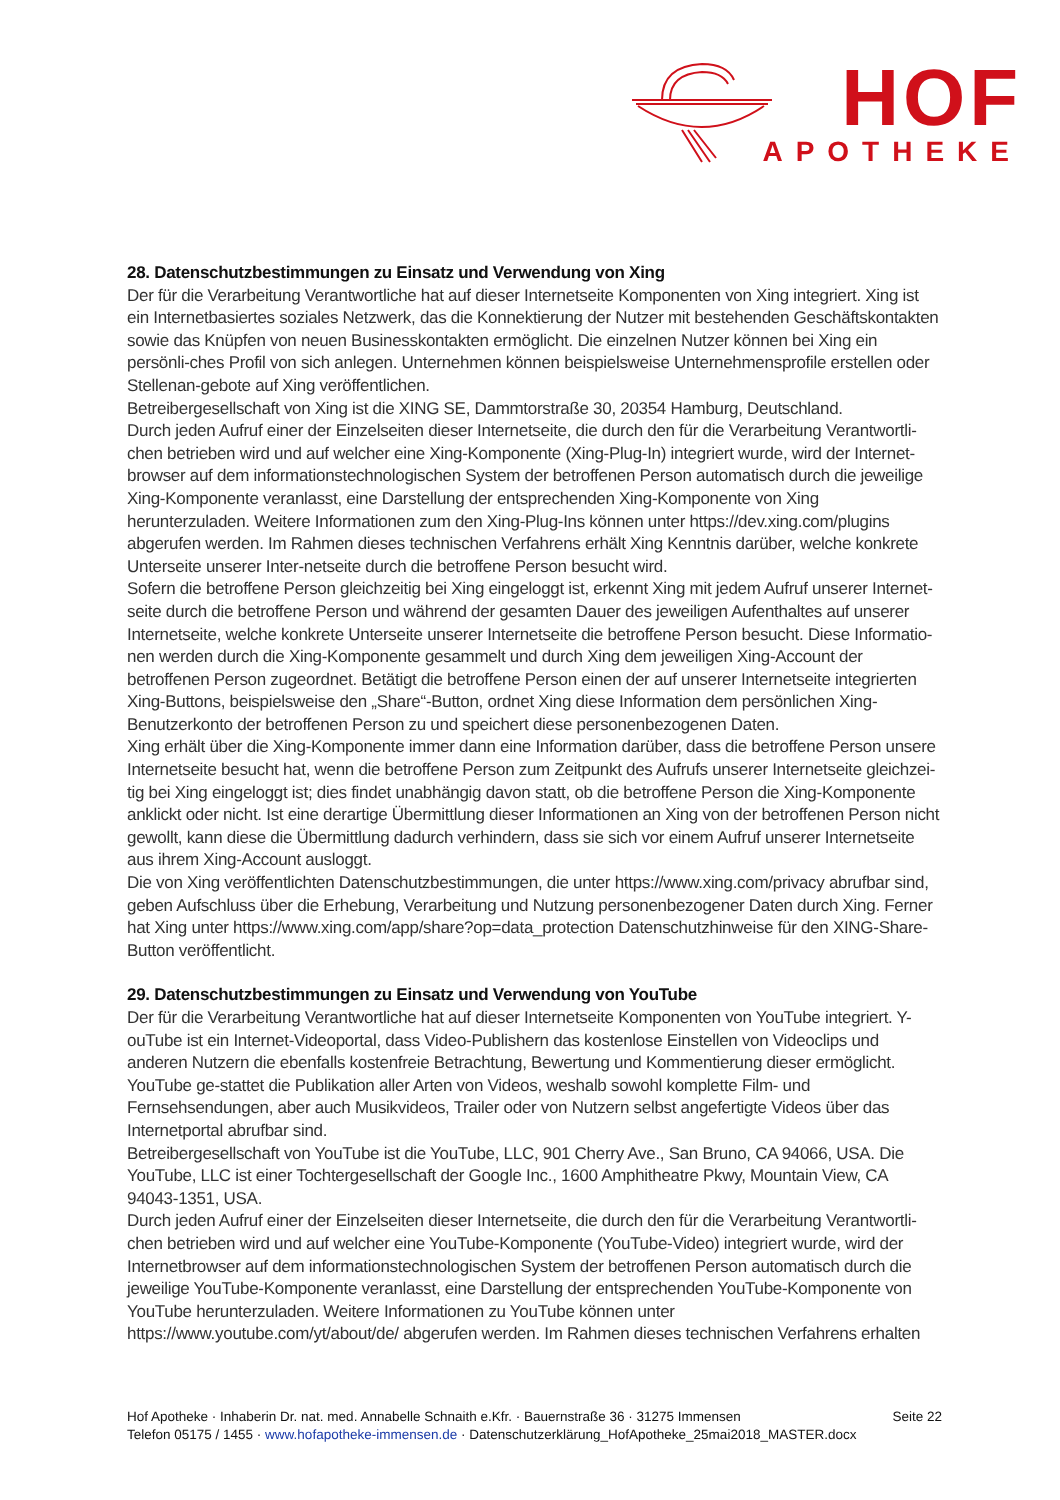HOF APOTHEKE
28. Datenschutzbestimmungen zu Einsatz und Verwendung von Xing
Der für die Verarbeitung Verantwortliche hat auf dieser Internetseite Komponenten von Xing integriert. Xing ist ein Internetbasiertes soziales Netzwerk, das die Konnektierung der Nutzer mit bestehenden Geschäftskontakten sowie das Knüpfen von neuen Businesskontakten ermöglicht. Die einzelnen Nutzer können bei Xing ein persönli-ches Profil von sich anlegen. Unternehmen können beispielsweise Unternehmensprofile erstellen oder Stellenan-gebote auf Xing veröffentlichen.
Betreibergesellschaft von Xing ist die XING SE, Dammtorstraße 30, 20354 Hamburg, Deutschland.
Durch jeden Aufruf einer der Einzelseiten dieser Internetseite, die durch den für die Verarbeitung Verantwortli-chen betrieben wird und auf welcher eine Xing-Komponente (Xing-Plug-In) integriert wurde, wird der Internet-browser auf dem informationstechnologischen System der betroffenen Person automatisch durch die jeweilige Xing-Komponente veranlasst, eine Darstellung der entsprechenden Xing-Komponente von Xing herunterzuladen. Weitere Informationen zum den Xing-Plug-Ins können unter https://dev.xing.com/plugins abgerufen werden. Im Rahmen dieses technischen Verfahrens erhält Xing Kenntnis darüber, welche konkrete Unterseite unserer Inter-netseite durch die betroffene Person besucht wird.
Sofern die betroffene Person gleichzeitig bei Xing eingeloggt ist, erkennt Xing mit jedem Aufruf unserer Internet-seite durch die betroffene Person und während der gesamten Dauer des jeweiligen Aufenthaltes auf unserer Internetseite, welche konkrete Unterseite unserer Internetseite die betroffene Person besucht. Diese Informatio-nen werden durch die Xing-Komponente gesammelt und durch Xing dem jeweiligen Xing-Account der betroffenen Person zugeordnet. Betätigt die betroffene Person einen der auf unserer Internetseite integrierten Xing-Buttons, beispielsweise den „Share“-Button, ordnet Xing diese Information dem persönlichen Xing-Benutzerkonto der betroffenen Person zu und speichert diese personenbezogenen Daten.
Xing erhält über die Xing-Komponente immer dann eine Information darüber, dass die betroffene Person unsere Internetseite besucht hat, wenn die betroffene Person zum Zeitpunkt des Aufrufs unserer Internetseite gleichzei-tig bei Xing eingeloggt ist; dies findet unabhängig davon statt, ob die betroffene Person die Xing-Komponente anklickt oder nicht. Ist eine derartige Übermittlung dieser Informationen an Xing von der betroffenen Person nicht gewollt, kann diese die Übermittlung dadurch verhindern, dass sie sich vor einem Aufruf unserer Internetseite aus ihrem Xing-Account ausloggt.
Die von Xing veröffentlichten Datenschutzbestimmungen, die unter https://www.xing.com/privacy abrufbar sind, geben Aufschluss über die Erhebung, Verarbeitung und Nutzung personenbezogener Daten durch Xing. Ferner hat Xing unter https://www.xing.com/app/share?op=data_protection Datenschutzhinweise für den XING-Share-Button veröffentlicht.
29. Datenschutzbestimmungen zu Einsatz und Verwendung von YouTube
Der für die Verarbeitung Verantwortliche hat auf dieser Internetseite Komponenten von YouTube integriert. Y-ouTube ist ein Internet-Videoportal, dass Video-Publishern das kostenlose Einstellen von Videoclips und anderen Nutzern die ebenfalls kostenfreie Betrachtung, Bewertung und Kommentierung dieser ermöglicht. YouTube ge-stattet die Publikation aller Arten von Videos, weshalb sowohl komplette Film- und Fernsehsendungen, aber auch Musikvideos, Trailer oder von Nutzern selbst angefertigte Videos über das Internetportal abrufbar sind.
Betreibergesellschaft von YouTube ist die YouTube, LLC, 901 Cherry Ave., San Bruno, CA 94066, USA. Die YouTube, LLC ist einer Tochtergesellschaft der Google Inc., 1600 Amphitheatre Pkwy, Mountain View, CA 94043-1351, USA.
Durch jeden Aufruf einer der Einzelseiten dieser Internetseite, die durch den für die Verarbeitung Verantwortli-chen betrieben wird und auf welcher eine YouTube-Komponente (YouTube-Video) integriert wurde, wird der Internetbrowser auf dem informationstechnologischen System der betroffenen Person automatisch durch die jeweilige YouTube-Komponente veranlasst, eine Darstellung der entsprechenden YouTube-Komponente von YouTube herunterzuladen. Weitere Informationen zu YouTube können unter https://www.youtube.com/yt/about/de/ abgerufen werden. Im Rahmen dieses technischen Verfahrens erhalten
Seite 22 Hof Apotheke · Inhaberin Dr. nat. med. Annabelle Schnaith e.Kfr. · Bauernstraße 36 · 31275 Immensen
Telefon 05175 / 1455 · www.hofapotheke-immensen.de · Datenschutzerklärung_HofApotheke_25mai2018_MASTER.docx